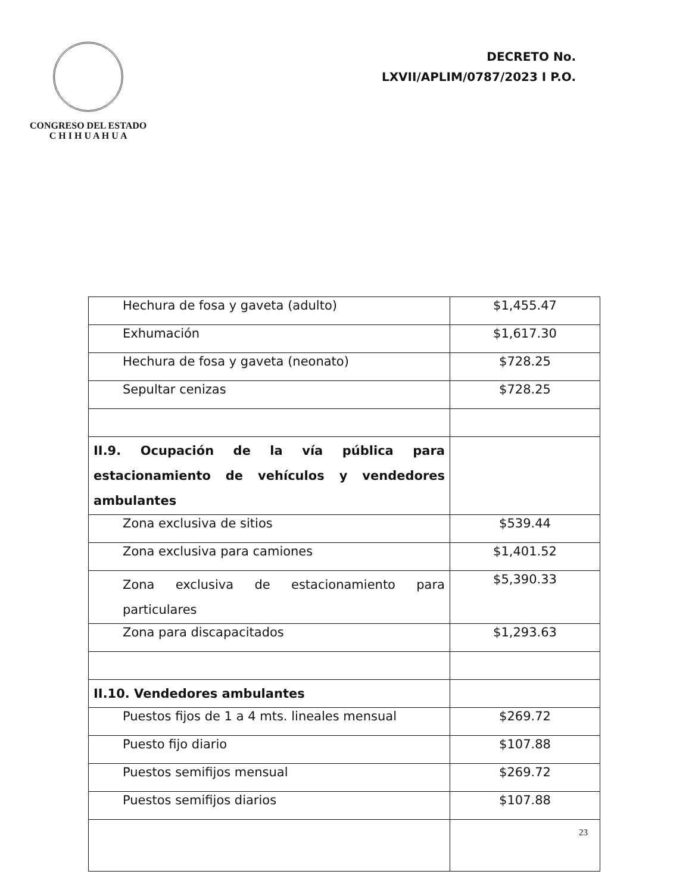CONGRESO DEL ESTADO
C H I H U A H U A
DECRETO No.
LXVII/APLIM/0787/2023 I P.O.
| Hechura de fosa y gaveta (adulto) | $1,455.47 |
| Exhumación | $1,617.30 |
| Hechura de fosa y gaveta (neonato) | $728.25 |
| Sepultar cenizas | $728.25 |
| II.9. Ocupación de la vía pública para estacionamiento de vehículos y vendedores ambulantes | |
| Zona exclusiva de sitios | $539.44 |
| Zona exclusiva para camiones | $1,401.52 |
| Zona exclusiva de estacionamiento para particulares | $5,390.33 |
| Zona para discapacitados | $1,293.63 |
| II.10. Vendedores ambulantes | |
| Puestos fijos de 1 a 4 mts. lineales mensual | $269.72 |
| Puesto fijo diario | $107.88 |
| Puestos semifijos mensual | $269.72 |
| Puestos semifijos diarios | $107.88 |
23